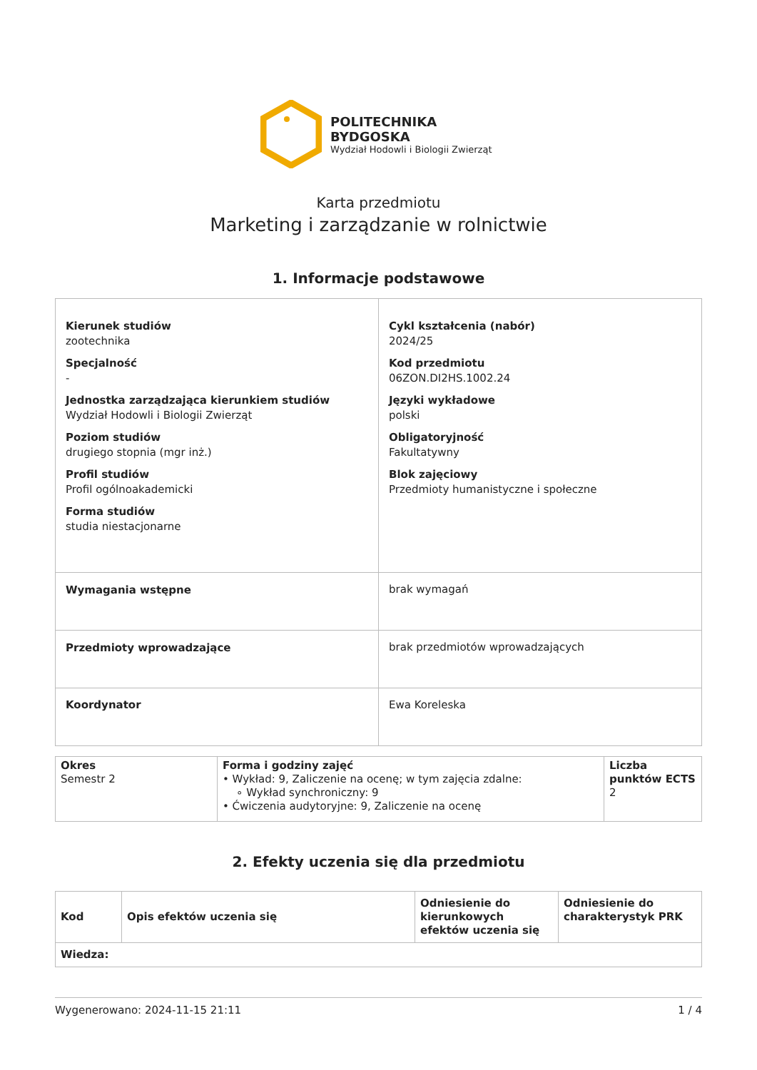POLITECHNIKA
BYDGOSKA
Wydział Hodowli i Biologii Zwierząt
Karta przedmiotu
Marketing i zarządzanie w rolnictwie
1. Informacje podstawowe
| Kierunek studiów zootechnika Specjalność - Jednostka zarządzająca kierunkiem studiów Wydział Hodowli i Biologii Zwierząt Poziom studiów drugiego stopnia (mgr inż.) Profil studiów Profil ogólnoakademicki Forma studiów studia niestacjonarne | | Cykl kształcenia (nabór) 2024/25 Kod przedmiotu 06ZON.DI2HS.1002.24 Języki wykładowe polski Obligatoryjność Fakultatywny Blok zajęciowy Przedmioty humanistyczne i społeczne |
| Wymagania wstępne | brak wymagań | |
| Przedmioty wprowadzające | brak przedmiotów wprowadzających | |
| Koordynator | Ewa Koreleska | |
| Okres Semestr 2 | Forma i godziny zajęć • Wykład: 9, Zaliczenie na ocenę; w tym zajęcia zdalne: ∘ Wykład synchroniczny: 9 • Ćwiczenia audytoryjne: 9, Zaliczenie na ocenę | Liczba punktów ECTS 2 |
2. Efekty uczenia się dla przedmiotu
| Kod | Opis efektów uczenia się | Odniesienie do kierunkowych efektów uczenia się | Odniesienie do charakterystyk PRK |
| --- | --- | --- | --- |
| Wiedza: | | | |
Wygenerowano: 2024-11-15 21:11 1 / 4